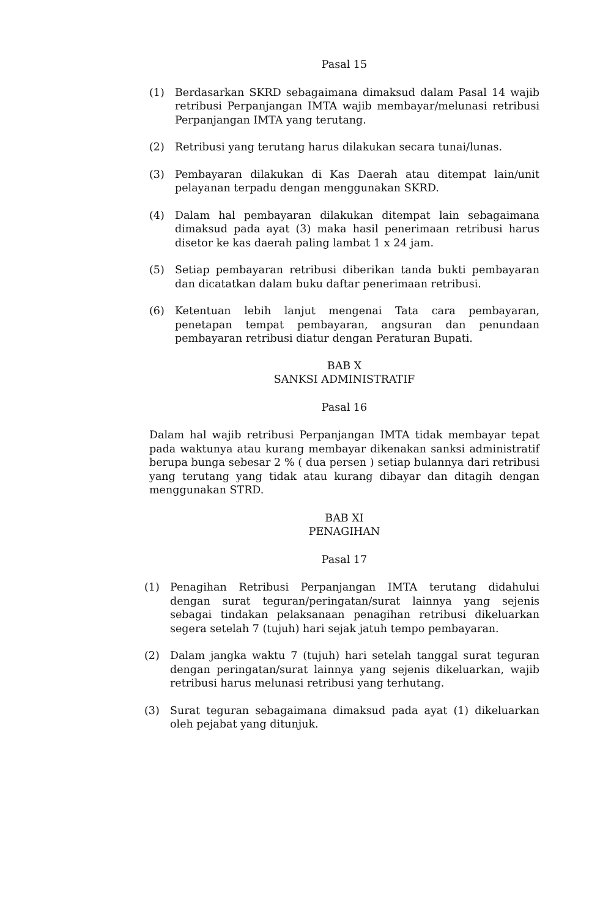Pasal 15
(1) Berdasarkan SKRD sebagaimana dimaksud dalam Pasal 14 wajib retribusi Perpanjangan IMTA wajib membayar/melunasi retribusi Perpanjangan IMTA yang terutang.
(2) Retribusi yang terutang harus dilakukan secara tunai/lunas.
(3) Pembayaran dilakukan di Kas Daerah atau ditempat lain/unit pelayanan terpadu dengan menggunakan SKRD.
(4) Dalam hal pembayaran dilakukan ditempat lain sebagaimana dimaksud pada ayat (3) maka hasil penerimaan retribusi harus disetor ke kas daerah paling lambat 1 x 24 jam.
(5) Setiap pembayaran retribusi diberikan tanda bukti pembayaran dan dicatatkan dalam buku daftar penerimaan retribusi.
(6) Ketentuan lebih lanjut mengenai Tata cara pembayaran, penetapan tempat pembayaran, angsuran dan penundaan pembayaran retribusi diatur dengan Peraturan Bupati.
BAB X
SANKSI ADMINISTRATIF
Pasal 16
Dalam hal wajib retribusi Perpanjangan IMTA tidak membayar tepat pada waktunya atau kurang membayar dikenakan sanksi administratif berupa bunga sebesar 2 % ( dua persen ) setiap bulannya dari retribusi yang terutang yang tidak atau kurang dibayar dan ditagih dengan menggunakan STRD.
BAB XI
PENAGIHAN
Pasal 17
(1) Penagihan Retribusi Perpanjangan IMTA terutang didahului dengan surat teguran/peringatan/surat lainnya yang sejenis sebagai tindakan pelaksanaan penagihan retribusi dikeluarkan segera setelah 7 (tujuh) hari sejak jatuh tempo pembayaran.
(2) Dalam jangka waktu 7 (tujuh) hari setelah tanggal surat teguran dengan peringatan/surat lainnya yang sejenis dikeluarkan, wajib retribusi harus melunasi retribusi yang terhutang.
(3) Surat teguran sebagaimana dimaksud pada ayat (1) dikeluarkan oleh pejabat yang ditunjuk.